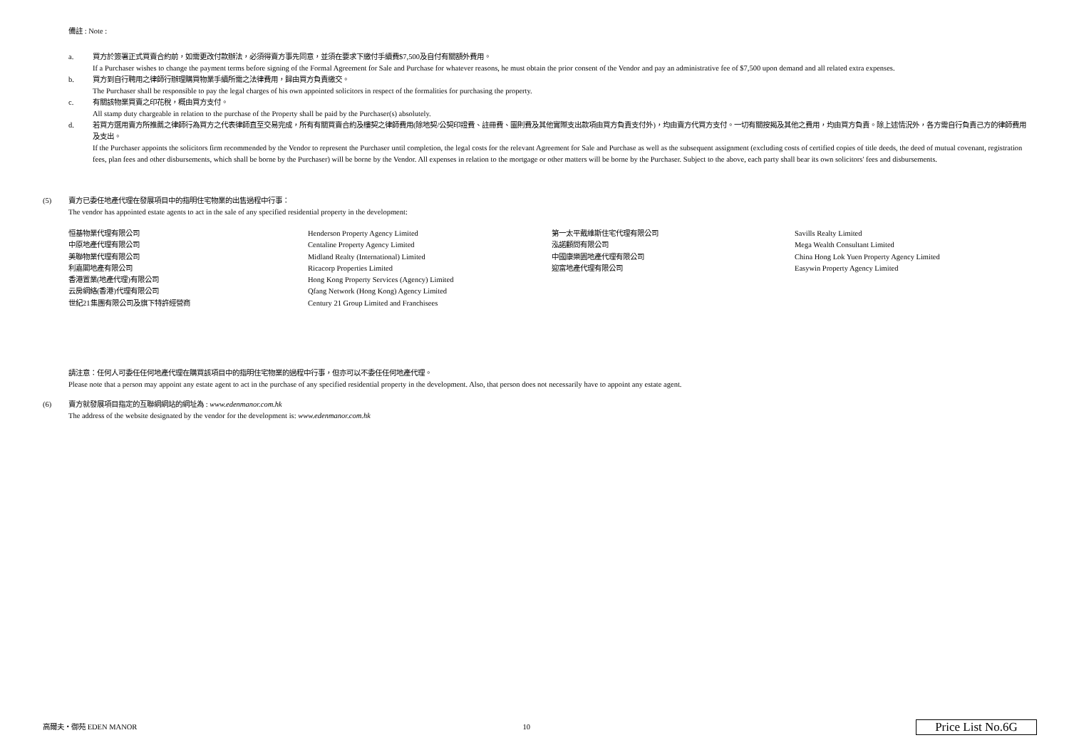備註 : Note :
a. 買方於簽署正式買賣合約前，如需更改付款辦法，必須得賣方事先同意，並須在要求下繳付手續費$7,500及自付有關額外費用。
If a Purchaser wishes to change the payment terms before signing of the Formal Agreement for Sale and Purchase for whatever reasons, he must obtain the prior consent of the Vendor and pay an administrative fee of $7,500 upon demand and all related extra expenses.
b. 買方到自行聘用之律師行辦理購買物業手續所需之法律費用，歸由買方負責繳交。
The Purchaser shall be responsible to pay the legal charges of his own appointed solicitors in respect of the formalities for purchasing the property.
c. 有關該物業買賣之印花稅，概由買方支付。
All stamp duty chargeable in relation to the purchase of the Property shall be paid by the Purchaser(s) absolutely.
d. 若買方選用賣方所推薦之律師行為買方之代表律師直至交易完成，所有有關買賣合約及樓契之律師費用(除地契/公契印證費、註冊費、圖則費及其他實際支出款項由買方負責支付外)，均由賣方代買方支付。一切有關按揭及其他之費用，均由買方負責。除上述情況外，各方需自行負責己方的律師費用及支出。
If the Purchaser appoints the solicitors firm recommended by the Vendor to represent the Purchaser until completion, the legal costs for the relevant Agreement for Sale and Purchase as well as the subsequent assignment (excluding costs of certified copies of title deeds, the deed of mutual covenant, registration fees, plan fees and other disbursements, which shall be borne by the Purchaser) will be borne by the Vendor. All expenses in relation to the mortgage or other matters will be borne by the Purchaser. Subject to the above, each party shall bear its own solicitors' fees and disbursements.
(5) 賣方已委任地產代理在發展項目中的指明住宅物業的出售過程中行事：
The vendor has appointed estate agents to act in the sale of any specified residential property in the development:
| 恒基物業代理有限公司 | Henderson Property Agency Limited | 第一太平戴維斯住宅代理有限公司 | Savills Realty Limited |
| 中原地產代理有限公司 | Centaline Property Agency Limited | 泓諾顧問有限公司 | Mega Wealth Consultant Limited |
| 美聯物業代理有限公司 | Midland Realty (International) Limited | 中國康樂園地產代理有限公司 | China Hong Lok Yuen Property Agency Limited |
| 利嘉閣地產有限公司 | Ricacorp Properties Limited | 迎富地產代理有限公司 | Easywin Property Agency Limited |
| 香港置業(地產代理)有限公司 | Hong Kong Property Services (Agency) Limited | | |
| 云房網絡(香港)代理有限公司 | Qfang Network (Hong Kong) Agency Limited | | |
| 世紀21集團有限公司及旗下特許經營商 | Century 21 Group Limited and Franchisees | | |
請注意：任何人可委任任何地產代理在購買該項目中的指明住宅物業的過程中行事，但亦可以不委任任何地產代理。
Please note that a person may appoint any estate agent to act in the purchase of any specified residential property in the development. Also, that person does not necessarily have to appoint any estate agent.
(6) 賣方就發展項目指定的互聯網網站的網址為 : www.edenmanor.com.hk
The address of the website designated by the vendor for the development is: www.edenmanor.com.hk
高爾夫・御苑 EDEN MANOR 10 Price List No.6G